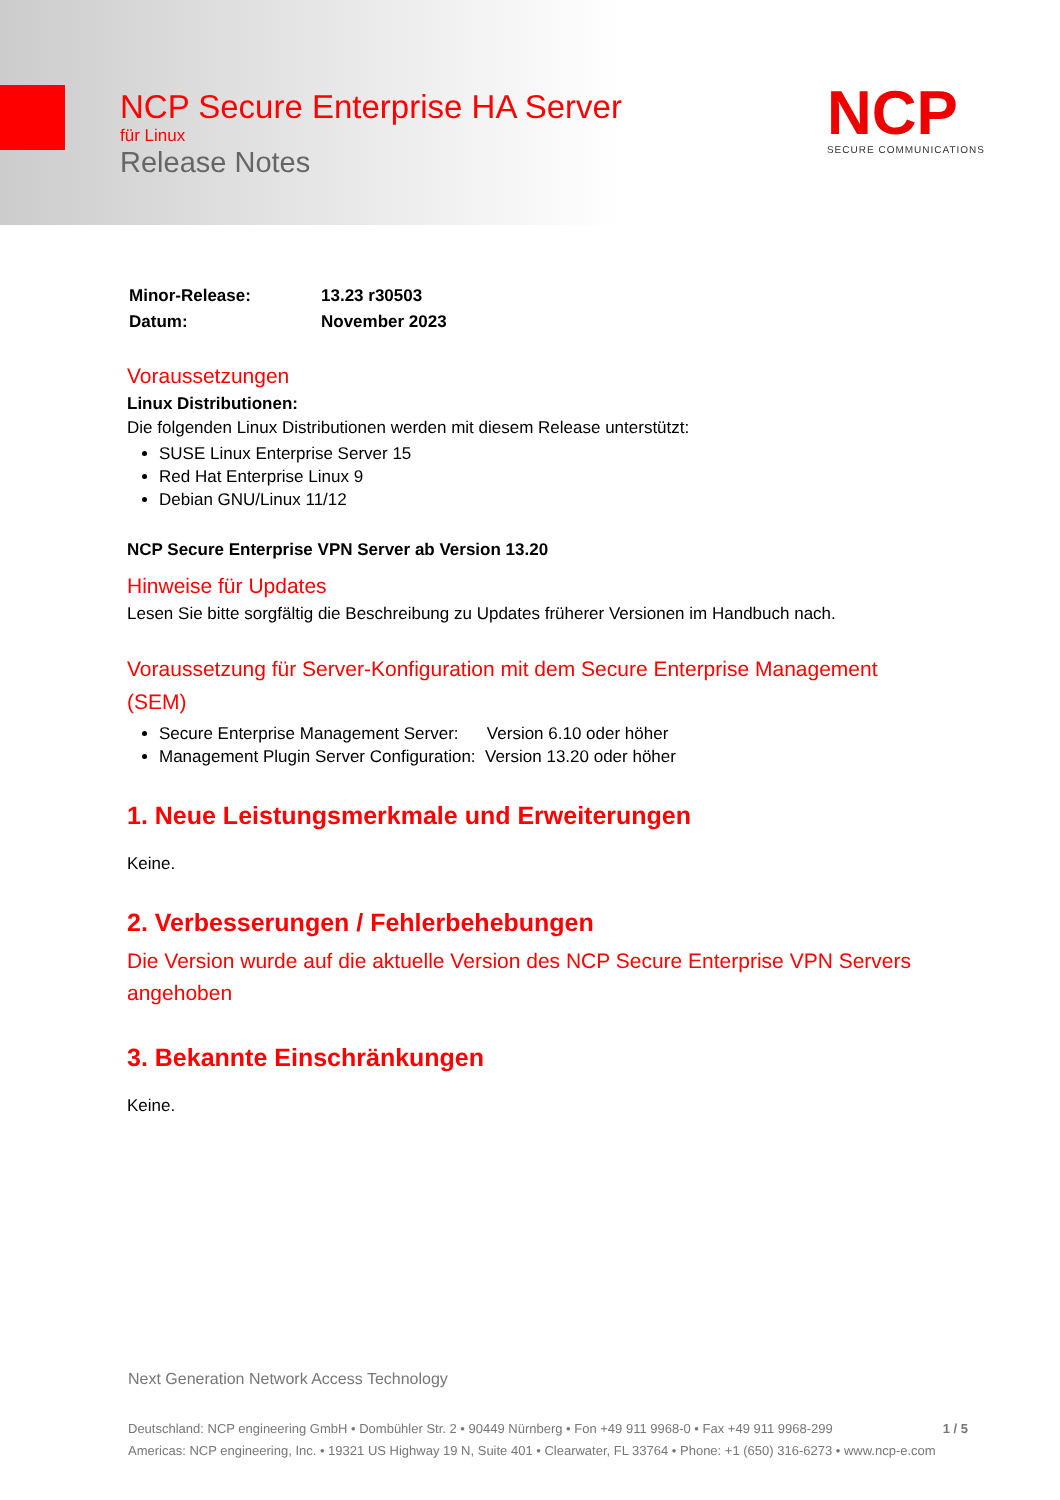NCP Secure Enterprise HA Server
für Linux
Release Notes
NCP
SECURE COMMUNICATIONS
| Minor-Release: | 13.23 r30503 |
| Datum: | November 2023 |
Voraussetzungen
Linux Distributionen:
Die folgenden Linux Distributionen werden mit diesem Release unterstützt:
SUSE Linux Enterprise Server 15
Red Hat Enterprise Linux 9
Debian GNU/Linux 11/12
NCP Secure Enterprise VPN Server ab Version 13.20
Hinweise für Updates
Lesen Sie bitte sorgfältig die Beschreibung zu Updates früherer Versionen im Handbuch nach.
Voraussetzung für Server-Konfiguration mit dem Secure Enterprise Management (SEM)
Secure Enterprise Management Server: Version 6.10 oder höher
Management Plugin Server Configuration: Version 13.20 oder höher
1. Neue Leistungsmerkmale und Erweiterungen
Keine.
2. Verbesserungen / Fehlerbehebungen
Die Version wurde auf die aktuelle Version des NCP Secure Enterprise VPN Servers angehoben
3. Bekannte Einschränkungen
Keine.
Next Generation Network Access Technology
Deutschland: NCP engineering GmbH • Dombühler Str. 2 • 90449 Nürnberg • Fon +49 911 9968-0 • Fax +49 911 9968-299 1 / 5
Americas: NCP engineering, Inc. • 19321 US Highway 19 N, Suite 401 • Clearwater, FL 33764 • Phone: +1 (650) 316-6273 • www.ncp-e.com